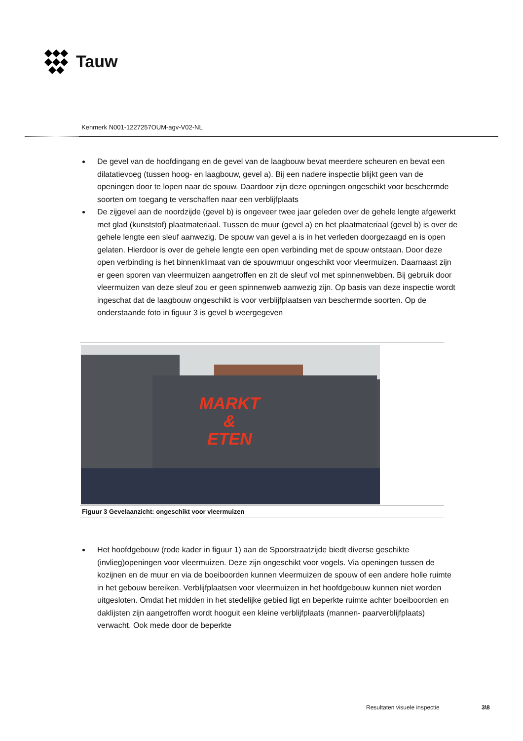Tauw
Kenmerk N001-1227257OUM-agv-V02-NL
De gevel van de hoofdingang en de gevel van de laagbouw bevat meerdere scheuren en bevat een dilatatievoeg (tussen hoog- en laagbouw, gevel a). Bij een nadere inspectie blijkt geen van de openingen door te lopen naar de spouw. Daardoor zijn deze openingen ongeschikt voor beschermde soorten om toegang te verschaffen naar een verblijfplaats
De zijgevel aan de noordzijde (gevel b) is ongeveer twee jaar geleden over de gehele lengte afgewerkt met glad (kunststof) plaatmateriaal. Tussen de muur (gevel a) en het plaatmateriaal (gevel b) is over de gehele lengte een sleuf aanwezig. De spouw van gevel a is in het verleden doorgezaagd en is open gelaten. Hierdoor is over de gehele lengte een open verbinding met de spouw ontstaan. Door deze open verbinding is het binnenklimaat van de spouwmuur ongeschikt voor vleermuizen. Daarnaast zijn er geen sporen van vleermuizen aangetroffen en zit de sleuf vol met spinnenwebben. Bij gebruik door vleermuizen van deze sleuf zou er geen spinnenweb aanwezig zijn. Op basis van deze inspectie wordt ingeschat dat de laagbouw ongeschikt is voor verblijfplaatsen van beschermde soorten. Op de onderstaande foto in figuur 3 is gevel b weergegeven
MARKT
&
ETEN
Figuur 3 Gevelaanzicht: ongeschikt voor vleermuizen
Het hoofdgebouw (rode kader in figuur 1) aan de Spoorstraatzijde biedt diverse geschikte (invlieg)openingen voor vleermuizen. Deze zijn ongeschikt voor vogels. Via openingen tussen de kozijnen en de muur en via de boeiboorden kunnen vleermuizen de spouw of een andere holle ruimte in het gebouw bereiken. Verblijfplaatsen voor vleermuizen in het hoofdgebouw kunnen niet worden uitgesloten. Omdat het midden in het stedelijke gebied ligt en beperkte ruimte achter boeiboorden en daklijsten zijn aangetroffen wordt hooguit een kleine verblijfplaats (mannen- paarverblijfplaats) verwacht. Ook mede door de beperkte
Resultaten visuele inspectie 3\8